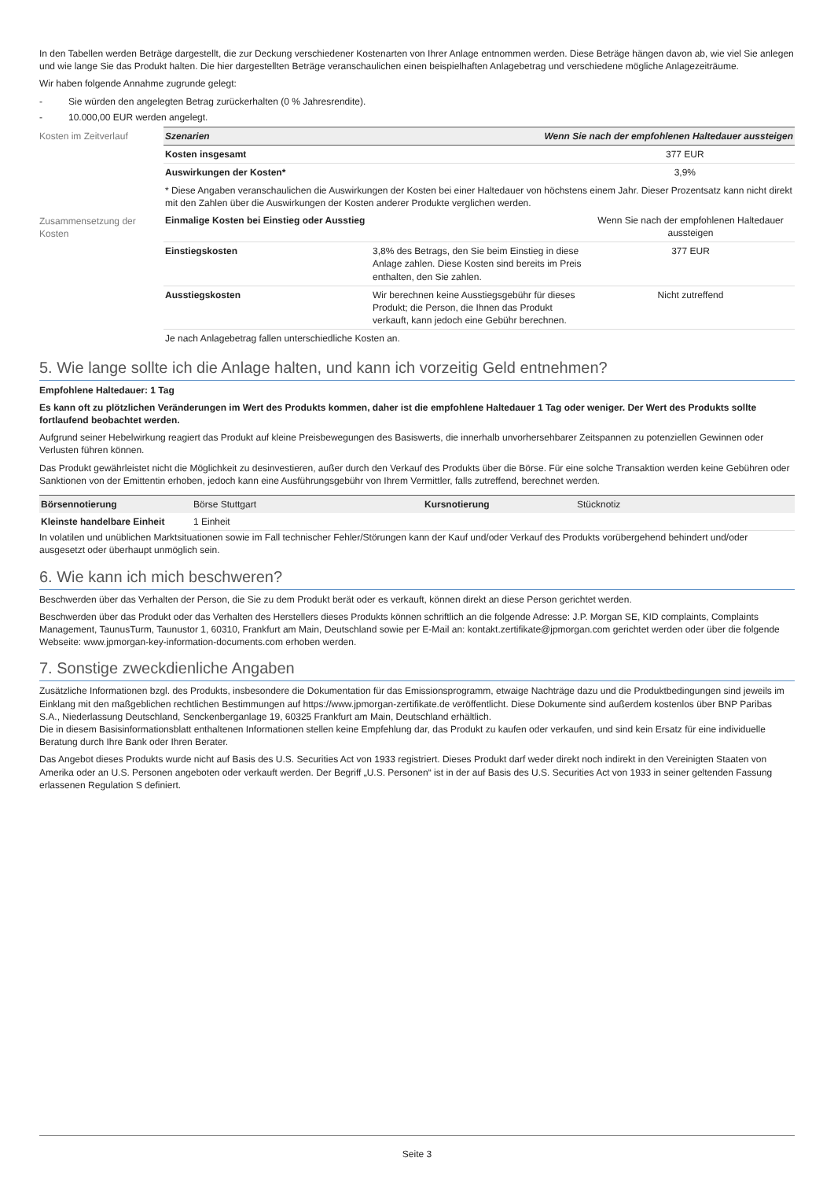In den Tabellen werden Beträge dargestellt, die zur Deckung verschiedener Kostenarten von Ihrer Anlage entnommen werden. Diese Beträge hängen davon ab, wie viel Sie anlegen und wie lange Sie das Produkt halten. Die hier dargestellten Beträge veranschaulichen einen beispielhaften Anlagebetrag und verschiedene mögliche Anlagezeiträume.
Wir haben folgende Annahme zugrunde gelegt:
- Sie würden den angelegten Betrag zurückerhalten (0 % Jahresrendite).
- 10.000,00 EUR werden angelegt.
Kosten im Zeitverlauf
| Szenarien | Wenn Sie nach der empfohlenen Haltedauer aussteigen |
| --- | --- |
| Kosten insgesamt | 377 EUR |
| Auswirkungen der Kosten* | 3,9% |
| * Diese Angaben veranschaulichen die Auswirkungen der Kosten bei einer Haltedauer von höchstens einem Jahr. Dieser Prozentsatz kann nicht direkt mit den Zahlen über die Auswirkungen der Kosten anderer Produkte verglichen werden. | |
Zusammensetzung der Kosten
| Einmalige Kosten bei Einstieg oder Ausstieg | | Wenn Sie nach der empfohlenen Haltedauer aussteigen |
| Einstiegskosten | 3,8% des Betrags, den Sie beim Einstieg in diese Anlage zahlen. Diese Kosten sind bereits im Preis enthalten, den Sie zahlen. | 377 EUR |
| Ausstiegskosten | Wir berechnen keine Ausstiegsgebühr für dieses Produkt; die Person, die Ihnen das Produkt verkauft, kann jedoch eine Gebühr berechnen. | Nicht zutreffend |
| Je nach Anlagebetrag fallen unterschiedliche Kosten an. | | |
5. Wie lange sollte ich die Anlage halten, und kann ich vorzeitig Geld entnehmen?
Empfohlene Haltedauer: 1 Tag
Es kann oft zu plötzlichen Veränderungen im Wert des Produkts kommen, daher ist die empfohlene Haltedauer 1 Tag oder weniger. Der Wert des Produkts sollte fortlaufend beobachtet werden.
Aufgrund seiner Hebelwirkung reagiert das Produkt auf kleine Preisbewegungen des Basiswerts, die innerhalb unvorhersehbarer Zeitspannen zu potenziellen Gewinnen oder Verlusten führen können.
Das Produkt gewährleistet nicht die Möglichkeit zu desinvestieren, außer durch den Verkauf des Produkts über die Börse. Für eine solche Transaktion werden keine Gebühren oder Sanktionen von der Emittentin erhoben, jedoch kann eine Ausführungsgebühr von Ihrem Vermittler, falls zutreffend, berechnet werden.
| Börsennotierung | Börse Stuttgart | Kursnotierung | Stücknotiz |
| Kleinste handelbare Einheit | 1 Einheit | | |
In volatilen und unüblichen Marktsituationen sowie im Fall technischer Fehler/Störungen kann der Kauf und/oder Verkauf des Produkts vorübergehend behindert und/oder ausgesetzt oder überhaupt unmöglich sein.
6. Wie kann ich mich beschweren?
Beschwerden über das Verhalten der Person, die Sie zu dem Produkt berät oder es verkauft, können direkt an diese Person gerichtet werden.
Beschwerden über das Produkt oder das Verhalten des Herstellers dieses Produkts können schriftlich an die folgende Adresse: J.P. Morgan SE, KID complaints, Complaints Management, TaunusTurm, Taunustor 1, 60310, Frankfurt am Main, Deutschland sowie per E-Mail an: kontakt.zertifikate@jpmorgan.com gerichtet werden oder über die folgende Webseite: www.jpmorgan-key-information-documents.com erhoben werden.
7. Sonstige zweckdienliche Angaben
Zusätzliche Informationen bzgl. des Produkts, insbesondere die Dokumentation für das Emissionsprogramm, etwaige Nachträge dazu und die Produktbedingungen sind jeweils im Einklang mit den maßgeblichen rechtlichen Bestimmungen auf https://www.jpmorgan-zertifikate.de veröffentlicht. Diese Dokumente sind außerdem kostenlos über BNP Paribas S.A., Niederlassung Deutschland, Senckenberganlage 19, 60325 Frankfurt am Main, Deutschland erhältlich.
Die in diesem Basisinformationsblatt enthaltenen Informationen stellen keine Empfehlung dar, das Produkt zu kaufen oder verkaufen, und sind kein Ersatz für eine individuelle Beratung durch Ihre Bank oder Ihren Berater.
Das Angebot dieses Produkts wurde nicht auf Basis des U.S. Securities Act von 1933 registriert. Dieses Produkt darf weder direkt noch indirekt in den Vereinigten Staaten von Amerika oder an U.S. Personen angeboten oder verkauft werden. Der Begriff „U.S. Personen“ ist in der auf Basis des U.S. Securities Act von 1933 in seiner geltenden Fassung erlassenen Regulation S definiert.
Seite 3